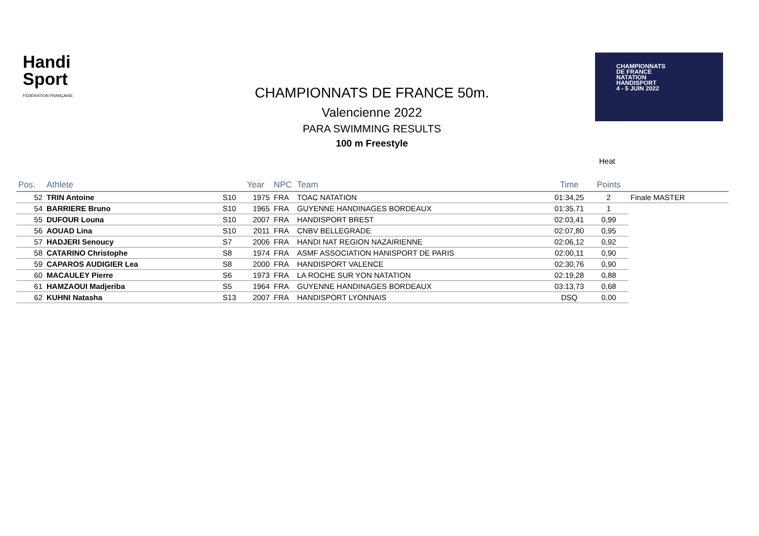Handi
Sport
FÉDÉRATION FRANÇAISE
CHAMPIONNATS
DE FRANCE
NATATION
HANDISPORT
4 - 5 JUIN 2022
CHAMPIONNATS DE FRANCE 50m.
Valencienne 2022
PARA SWIMMING RESULTS
100 m Freestyle
Heat
| Pos. | Athlete | | Year | NPC | Team | Time | Points | |
| --- | --- | --- | --- | --- | --- | --- | --- | --- |
| 52 | TRIN Antoine | S10 | 1975 | FRA | TOAC NATATION | 01:34,25 | 2 | Finale MASTER |
| 54 | BARRIERE Bruno | S10 | 1965 | FRA | GUYENNE HANDINAGES BORDEAUX | 01:35,71 | 1 | |
| 55 | DUFOUR Louna | S10 | 2007 | FRA | HANDISPORT BREST | 02:03,41 | 0,99 | |
| 56 | AOUAD Lina | S10 | 2011 | FRA | CNBV BELLEGRADE | 02:07,80 | 0,95 | |
| 57 | HADJERI Senoucy | S7 | 2006 | FRA | HANDI NAT REGION NAZAIRIENNE | 02:06,12 | 0,92 | |
| 58 | CATARINO Christophe | S8 | 1974 | FRA | ASMF ASSOCIATION HANISPORT DE PARIS | 02:00,11 | 0,90 | |
| 59 | CAPAROS AUDIGIER Lea | S8 | 2000 | FRA | HANDISPORT VALENCE | 02:30,76 | 0,90 | |
| 60 | MACAULEY Pierre | S6 | 1973 | FRA | LA ROCHE SUR YON NATATION | 02:19,28 | 0,88 | |
| 61 | HAMZAOUI Madjeriba | S5 | 1964 | FRA | GUYENNE HANDINAGES BORDEAUX | 03:13,73 | 0,68 | |
| 62 | KUHNI Natasha | S13 | 2007 | FRA | HANDISPORT LYONNAIS | DSQ | 0,00 | |